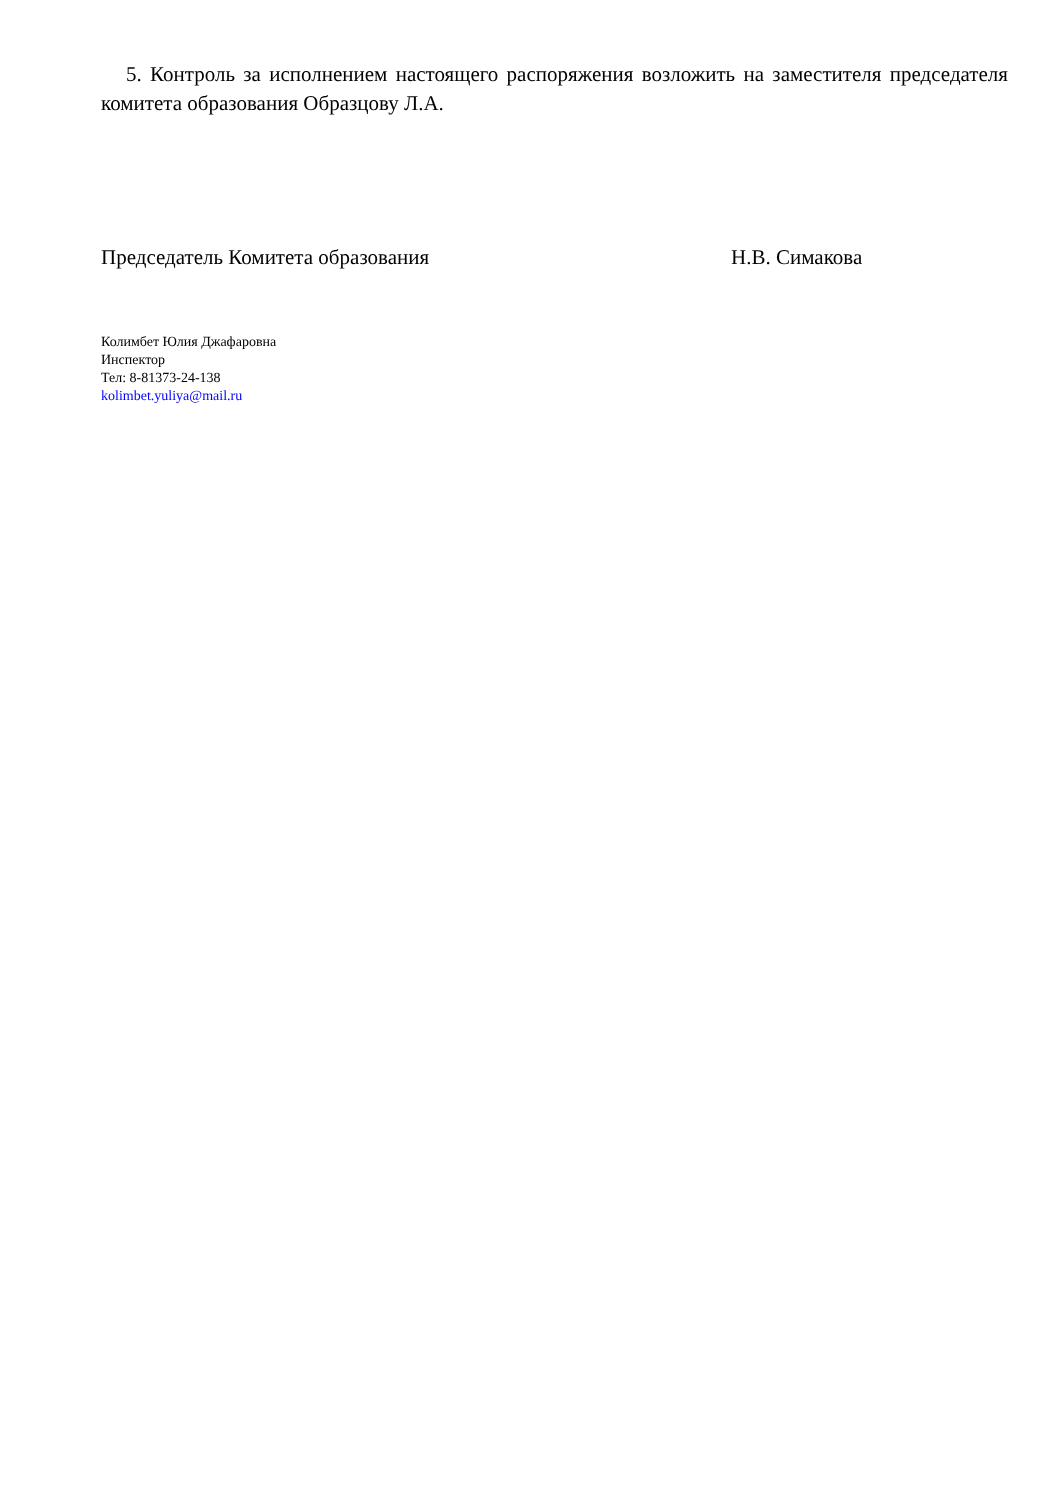5. Контроль за исполнением настоящего распоряжения возложить на заместителя председателя комитета образования Образцову Л.А.
Председатель Комитета образования Н.В. Симакова
Колимбет Юлия Джафаровна
Инспектор
Тел: 8-81373-24-138
kolimbet.yuliya@mail.ru